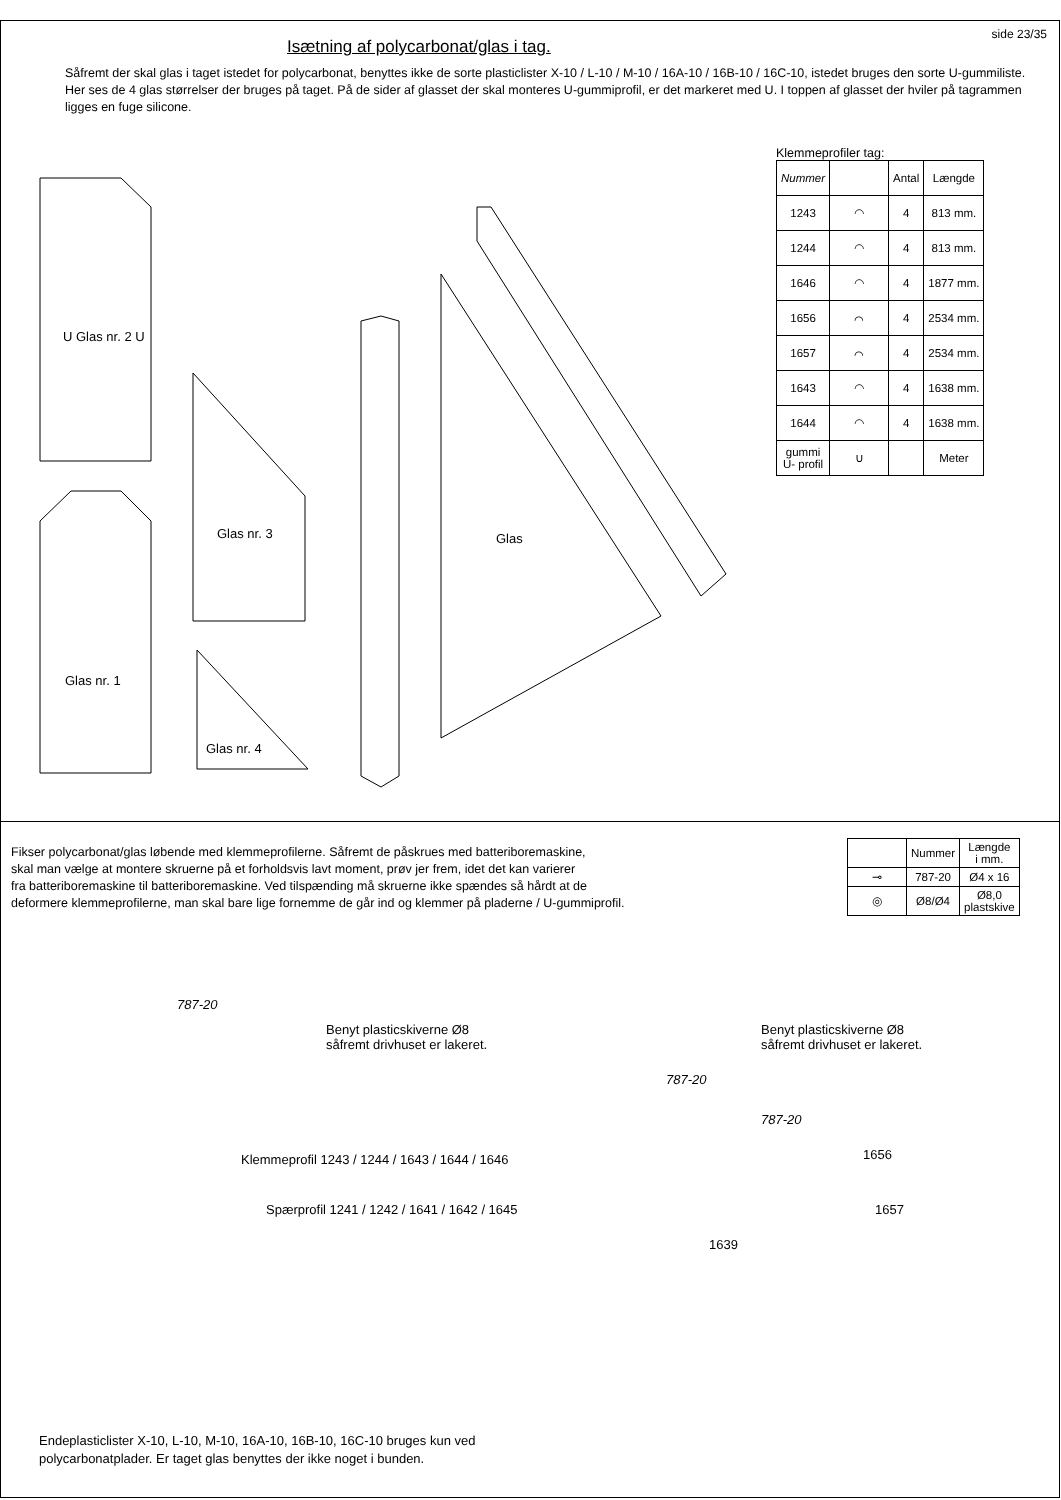side 23/35
Isætning af polycarbonat/glas i tag.
Såfremt der skal glas i taget istedet for polycarbonat, benyttes ikke de sorte plasticlister X-10 / L-10 / M-10 / 16A-10 / 16B-10 / 16C-10, istedet bruges den sorte U-gummiliste. Her ses de 4 glas størrelser der bruges på taget. På de sider af glasset der skal monteres U-gummiprofil, er det markeret med U. I toppen af glasset der hviler på tagrammen ligges en fuge silicone.
Klemmeprofiler tag:
| Nummer | | Antal | Længde |
| --- | --- | --- | --- |
| 1243 | ◠ | 4 | 813 mm. |
| 1244 | ◠ | 4 | 813 mm. |
| 1646 | ◠ | 4 | 1877 mm. |
| 1656 | ⌒ | 4 | 2534 mm. |
| 1657 | ⌒ | 4 | 2534 mm. |
| 1643 | ◠ | 4 | 1638 mm. |
| 1644 | ◠ | 4 | 1638 mm. |
| gummi U- profil | ∪ | | Meter |
U Glas nr. 2 U
Glas nr. 3
Glas nr. 4
Glas nr. 1
Glas
Fikser polycarbonat/glas løbende med klemmeprofilerne. Såfremt de påskrues med batteriboremaskine,
skal man vælge at montere skruerne på et forholdsvis lavt moment, prøv jer frem, idet det kan varierer
fra batteriboremaskine til batteriboremaskine. Ved tilspænding må skruerne ikke spændes så hårdt at de
deformere klemmeprofilerne, man skal bare lige fornemme de går ind og klemmer på pladerne / U-gummiprofil.
| | Nummer | Længde i mm. |
| --- | --- | --- |
| ⊸ | 787-20 | Ø4 x 16 |
| ◎ | Ø8/Ø4 | Ø8,0 plastskive |
787-20
Benyt plasticskiverne Ø8
såfremt drivhuset er lakeret.
Klemmeprofil 1243 / 1244 / 1643 / 1644 / 1646
Spærprofil 1241 / 1242 / 1641 / 1642 / 1645
Benyt plasticskiverne Ø8
såfremt drivhuset er lakeret.
787-20
787-20
1656
1657
1639
Endeplasticlister X-10, L-10, M-10, 16A-10, 16B-10, 16C-10 bruges kun ved
polycarbonatplader. Er taget glas benyttes der ikke noget i bunden.